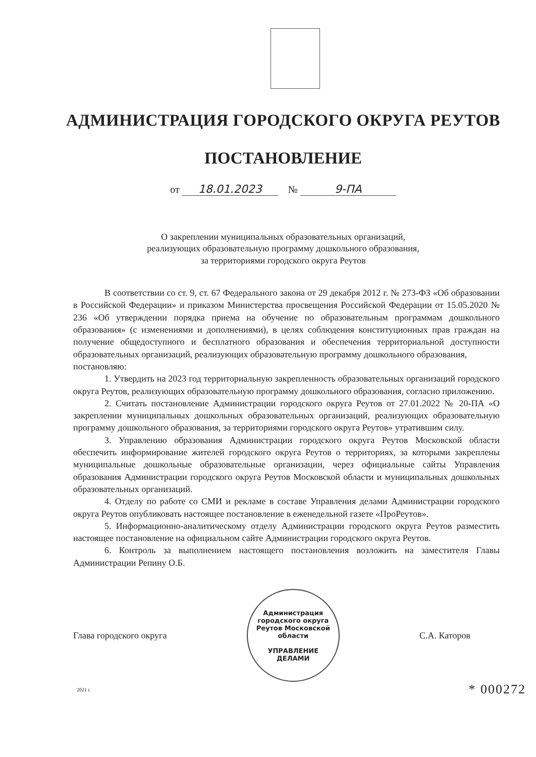АДМИНИСТРАЦИЯ ГОРОДСКОГО ОКРУГА РЕУТОВ
ПОСТАНОВЛЕНИЕ
от 18.01.2023 № 9-ПА
О закреплении муниципальных образовательных организаций,
реализующих образовательную программу дошкольного образования,
за территориями городского округа Реутов
В соответствии со ст. 9, ст. 67 Федерального закона от 29 декабря 2012 г. № 273-ФЗ «Об образовании в Российской Федерации» и приказом Министерства просвещения Российской Федерации от 15.05.2020 № 236 «Об утверждении порядка приема на обучение по образовательным программам дошкольного образования» (с изменениями и дополнениями), в целях соблюдения конституционных прав граждан на получение общедоступного и бесплатного образования и обеспечения территориальной доступности образовательных организаций, реализующих образовательную программу дошкольного образования,
постановляю:
1. Утвердить на 2023 год территориальную закрепленность образовательных организаций городского округа Реутов, реализующих образовательную программу дошкольного образования, согласно приложению.
2. Считать постановление Администрации городского округа Реутов от 27.01.2022 № 20-ПА «О закреплении муниципальных дошкольных образовательных организаций, реализующих образовательную программу дошкольного образования, за территориями городского округа Реутов» утратившим силу.
3. Управлению образования Администрации городского округа Реутов Московской области обеспечить информирование жителей городского округа Реутов о территориях, за которыми закреплены муниципальные дошкольные образовательные организации, через официальные сайты Управления образования Администрации городского округа Реутов Московской области и муниципальных дошкольных образовательных организаций.
4. Отделу по работе со СМИ и рекламе в составе Управления делами Администрации городского округа Реутов опубликовать настоящее постановление в еженедельной газете «ПроРеутов».
5. Информационно-аналитическому отделу Администрации городского округа Реутов разместить настоящее постановление на официальном сайте Администрации городского округа Реутов.
6. Контроль за выполнением настоящего постановления возложить на заместителя Главы Администрации Репину О.Б.
Глава городского округа
Администрация городского округа Реутов Московской области
УПРАВЛЕНИЕ
ДЕЛАМИ
С.А. Каторов
2021 г. * 000272